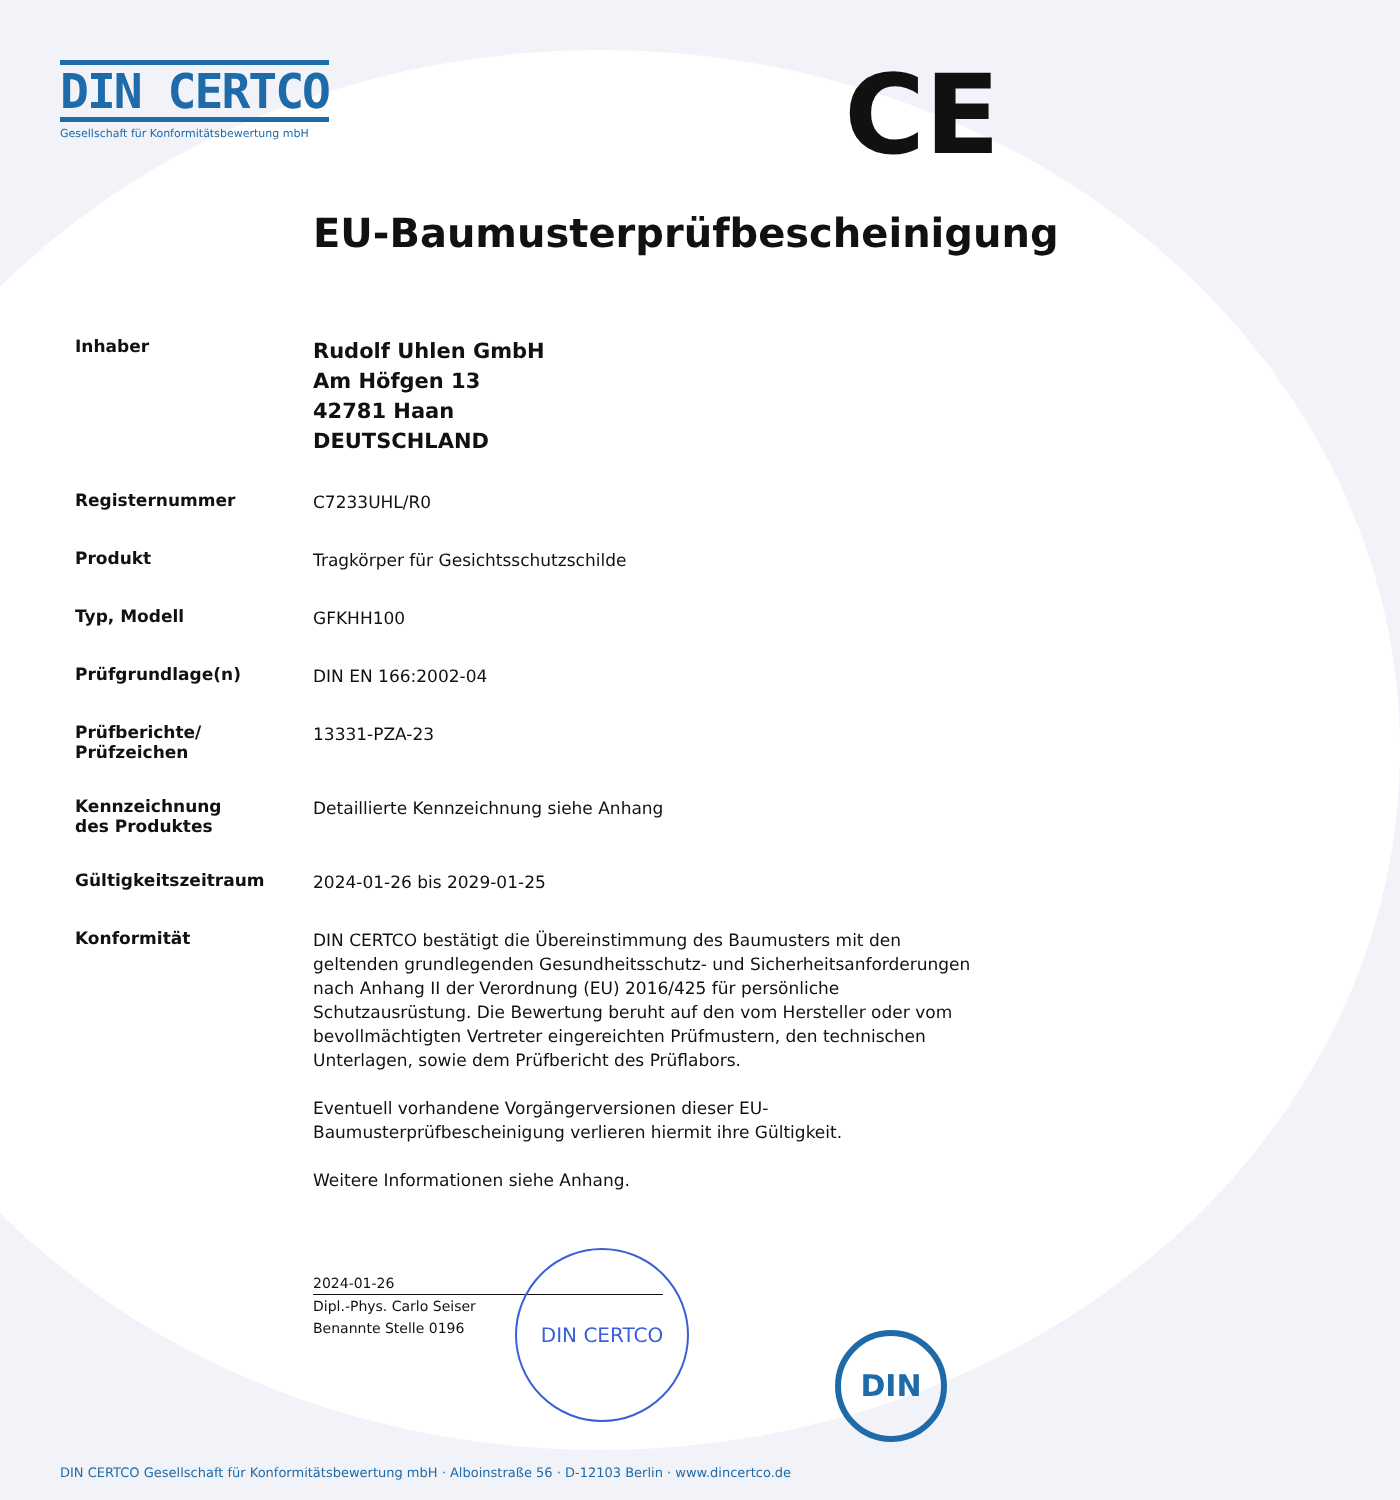DIN CERTCO
Gesellschaft für Konformitätsbewertung mbH
CE
EU-Baumusterprüfbescheinigung
Inhaber
Rudolf Uhlen GmbH
Am Höfgen 13
42781 Haan
DEUTSCHLAND
Registernummer
C7233UHL/R0
Produkt
Tragkörper für Gesichtsschutzschilde
Typ, Modell
GFKHH100
Prüfgrundlage(n)
DIN EN 166:2002-04
Prüfberichte/
Prüfzeichen
13331-PZA-23
Kennzeichnung
des Produktes
Detaillierte Kennzeichnung siehe Anhang
Gültigkeitszeitraum
2024-01-26 bis 2029-01-25
Konformität
DIN CERTCO bestätigt die Übereinstimmung des Baumusters mit den geltenden grundlegenden Gesundheitsschutz- und Sicherheitsanforderungen nach Anhang II der Verordnung (EU) 2016/425 für persönliche Schutzausrüstung. Die Bewertung beruht auf den vom Hersteller oder vom bevollmächtigten Vertreter eingereichten Prüfmustern, den technischen Unterlagen, sowie dem Prüfbericht des Prüflabors.
Eventuell vorhandene Vorgängerversionen dieser EU-Baumusterprüfbescheinigung verlieren hiermit ihre Gültigkeit.
Weitere Informationen siehe Anhang.
2024-01-26
Dipl.-Phys. Carlo Seiser
Benannte Stelle 0196
DIN CERTCO
DIN
DIN CERTCO Gesellschaft für Konformitätsbewertung mbH · Alboinstraße 56 · D-12103 Berlin · www.dincertco.de